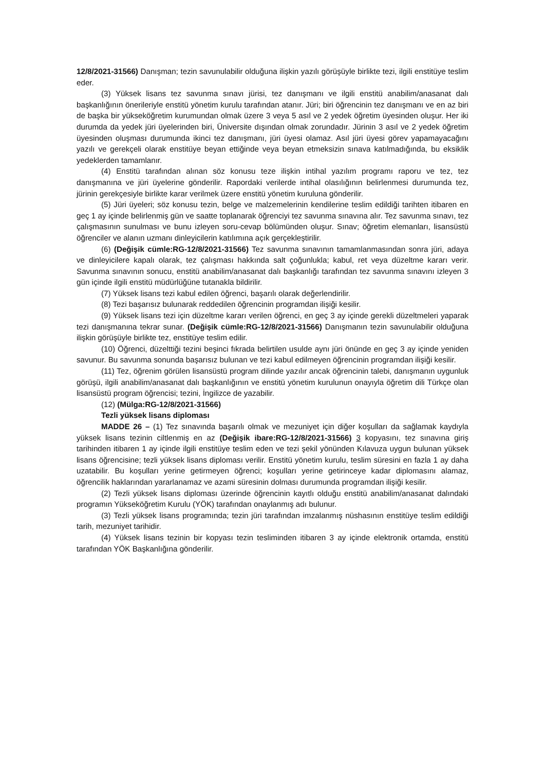12/8/2021-31566) Danışman; tezin savunulabilir olduğuna ilişkin yazılı görüşüyle birlikte tezi, ilgili enstitüye teslim eder.
(3) Yüksek lisans tez savunma sınavı jürisi, tez danışmanı ve ilgili enstitü anabilim/anasanat dalı başkanlığının önerileriyle enstitü yönetim kurulu tarafından atanır. Jüri; biri öğrencinin tez danışmanı ve en az biri de başka bir yükseköğretim kurumundan olmak üzere 3 veya 5 asıl ve 2 yedek öğretim üyesinden oluşur. Her iki durumda da yedek jüri üyelerinden biri, Üniversite dışından olmak zorundadır. Jürinin 3 asıl ve 2 yedek öğretim üyesinden oluşması durumunda ikinci tez danışmanı, jüri üyesi olamaz. Asıl jüri üyesi görev yapamayacağını yazılı ve gerekçeli olarak enstitüye beyan ettiğinde veya beyan etmeksizin sınava katılmadığında, bu eksiklik yedeklerden tamamlanır.
(4) Enstitü tarafından alınan söz konusu teze ilişkin intihal yazılım programı raporu ve tez, tez danışmanına ve jüri üyelerine gönderilir. Rapordaki verilerde intihal olasılığının belirlenmesi durumunda tez, jürinin gerekçesiyle birlikte karar verilmek üzere enstitü yönetim kuruluna gönderilir.
(5) Jüri üyeleri; söz konusu tezin, belge ve malzemelerinin kendilerine teslim edildiği tarihten itibaren en geç 1 ay içinde belirlenmiş gün ve saatte toplanarak öğrenciyi tez savunma sınavına alır. Tez savunma sınavı, tez çalışmasının sunulması ve bunu izleyen soru-cevap bölümünden oluşur. Sınav; öğretim elemanları, lisansüstü öğrenciler ve alanın uzmanı dinleyicilerin katılımına açık gerçekleştirilir.
(6) (Değişik cümle:RG-12/8/2021-31566) Tez savunma sınavının tamamlanmasından sonra jüri, adaya ve dinleyicilere kapalı olarak, tez çalışması hakkında salt çoğunlukla; kabul, ret veya düzeltme kararı verir. Savunma sınavının sonucu, enstitü anabilim/anasanat dalı başkanlığı tarafından tez savunma sınavını izleyen 3 gün içinde ilgili enstitü müdürlüğüne tutanakla bildirilir.
(7) Yüksek lisans tezi kabul edilen öğrenci, başarılı olarak değerlendirilir.
(8) Tezi başarısız bulunarak reddedilen öğrencinin programdan ilişiği kesilir.
(9) Yüksek lisans tezi için düzeltme kararı verilen öğrenci, en geç 3 ay içinde gerekli düzeltmeleri yaparak tezi danışmanına tekrar sunar. (Değişik cümle:RG-12/8/2021-31566) Danışmanın tezin savunulabilir olduğuna ilişkin görüşüyle birlikte tez, enstitüye teslim edilir.
(10) Öğrenci, düzelttiği tezini beşinci fıkrada belirtilen usulde aynı jüri önünde en geç 3 ay içinde yeniden savunur. Bu savunma sonunda başarısız bulunan ve tezi kabul edilmeyen öğrencinin programdan ilişiği kesilir.
(11) Tez, öğrenim görülen lisansüstü program dilinde yazılır ancak öğrencinin talebi, danışmanın uygunluk görüşü, ilgili anabilim/anasanat dalı başkanlığının ve enstitü yönetim kurulunun onayıyla öğretim dili Türkçe olan lisansüstü program öğrencisi; tezini, İngilizce de yazabilir.
(12) (Mülga:RG-12/8/2021-31566)
Tezli yüksek lisans diploması
MADDE 26 – (1) Tez sınavında başarılı olmak ve mezuniyet için diğer koşulları da sağlamak kaydıyla yüksek lisans tezinin ciltlenmiş en az (Değişik ibare:RG-12/8/2021-31566) 3 kopyasını, tez sınavına giriş tarihinden itibaren 1 ay içinde ilgili enstitüye teslim eden ve tezi şekil yönünden Kılavuza uygun bulunan yüksek lisans öğrencisine; tezli yüksek lisans diploması verilir. Enstitü yönetim kurulu, teslim süresini en fazla 1 ay daha uzatabilir. Bu koşulları yerine getirmeyen öğrenci; koşulları yerine getirinceye kadar diplomasını alamaz, öğrencilik haklarından yararlanamaz ve azami süresinin dolması durumunda programdan ilişiği kesilir.
(2) Tezli yüksek lisans diploması üzerinde öğrencinin kayıtlı olduğu enstitü anabilim/anasanat dalındaki programın Yükseköğretim Kurulu (YÖK) tarafından onaylanmış adı bulunur.
(3) Tezli yüksek lisans programında; tezin jüri tarafından imzalanmış nüshasının enstitüye teslim edildiği tarih, mezuniyet tarihidir.
(4) Yüksek lisans tezinin bir kopyası tezin tesliminden itibaren 3 ay içinde elektronik ortamda, enstitü tarafından YÖK Başkanlığına gönderilir.